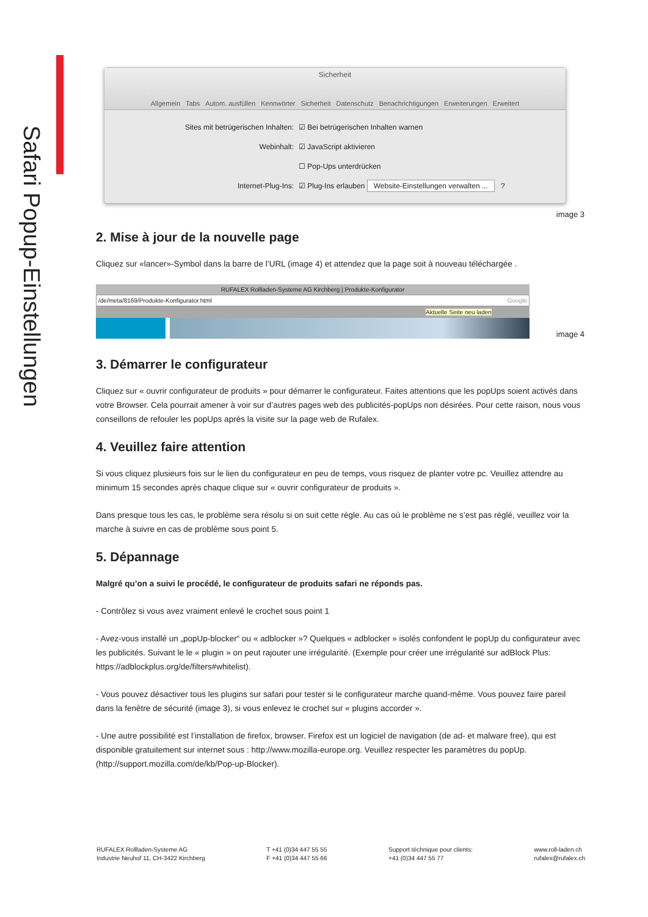Safari Popup-Einstellungen
Sicherheit
Allgemein Tabs Autom. ausfüllen Kennwörter Sicherheit Datenschutz Benachrichtigungen Erweiterungen Erweitert
Sites mit betrügerischen Inhalten: ☑ Bei betrügerischen Inhalten warnen
Webinhalt: ☑ JavaScript aktivieren
☐ Pop-Ups unterdrücken
Internet-Plug-Ins: ☑ Plug-Ins erlauben Website-Einstellungen verwalten ... ?
image 3
2. Mise à jour de la nouvelle page
Cliquez sur «lancer»-Symbol dans la barre de l’URL (image 4) et attendez que la page soit à nouveau téléchargée .
RUFALEX Rollladen-Systeme AG Kirchberg | Produkte-Konfigurator
/de/meta/8169/Produkte-Konfigurator.html Google
Aktuelle Seite neu laden
image 4
3. Démarrer le configurateur
Cliquez sur « ouvrir configurateur de produits » pour démarrer le configurateur. Faites attentions que les popUps soient activés dans votre Browser. Cela pourrait amener à voir sur d’autres pages web des publicités-popUps non désirées. Pour cette raison, nous vous conseillons de refouler les popUps après la visite sur la page web de Rufalex.
4. Veuillez faire attention
Si vous cliquez plusieurs fois sur le lien du configurateur en peu de temps, vous risquez de planter votre pc. Veuillez attendre au minimum 15 secondes après chaque clique sur « ouvrir configurateur de produits ».
Dans presque tous les cas, le problème sera résolu si on suit cette règle. Au cas où le problème ne s’est pas réglé, veuillez voir la marche à suivre en cas de problème sous point 5.
5. Dépannage
Malgré qu’on a suivi le procédé, le configurateur de produits safari ne réponds pas.
- Contrôlez si vous avez vraiment enlevé le crochet sous point 1
- Avez-vous installé un „popUp-blocker“ ou « adblocker »? Quelques « adblocker » isolés confondent le popUp du configurateur avec les publicités. Suivant le le « plugin » on peut rajouter une irrégularité. (Exemple pour créer une irrégularité sur adBlock Plus: https://adblockplus.org/de/filters#whitelist).
- Vous pouvez désactiver tous les plugins sur safari pour tester si le configurateur marche quand-même. Vous pouvez faire pareil dans la fenêtre de sécurité (image 3), si vous enlevez le crochet sur « plugins accorder ».
- Une autre possibilité est l’installation de firefox, browser. Firefox est un logiciel de navigation (de ad- et malware free), qui est disponible gratuitement sur internet sous : http://www.mozilla-europe.org. Veuillez respecter les paramètres du popUp. (http://support.mozilla.com/de/kb/Pop-up-Blocker).
RUFALEX Rollladen-Systeme AG
Industrie Neuhof 11, CH-3422 Kirchberg
T +41 (0)34 447 55 55
F +41 (0)34 447 55 66
Support téchnique pour clients:
+41 (0)34 447 55 77
www.roll-laden.ch
rufalex@rufalex.ch